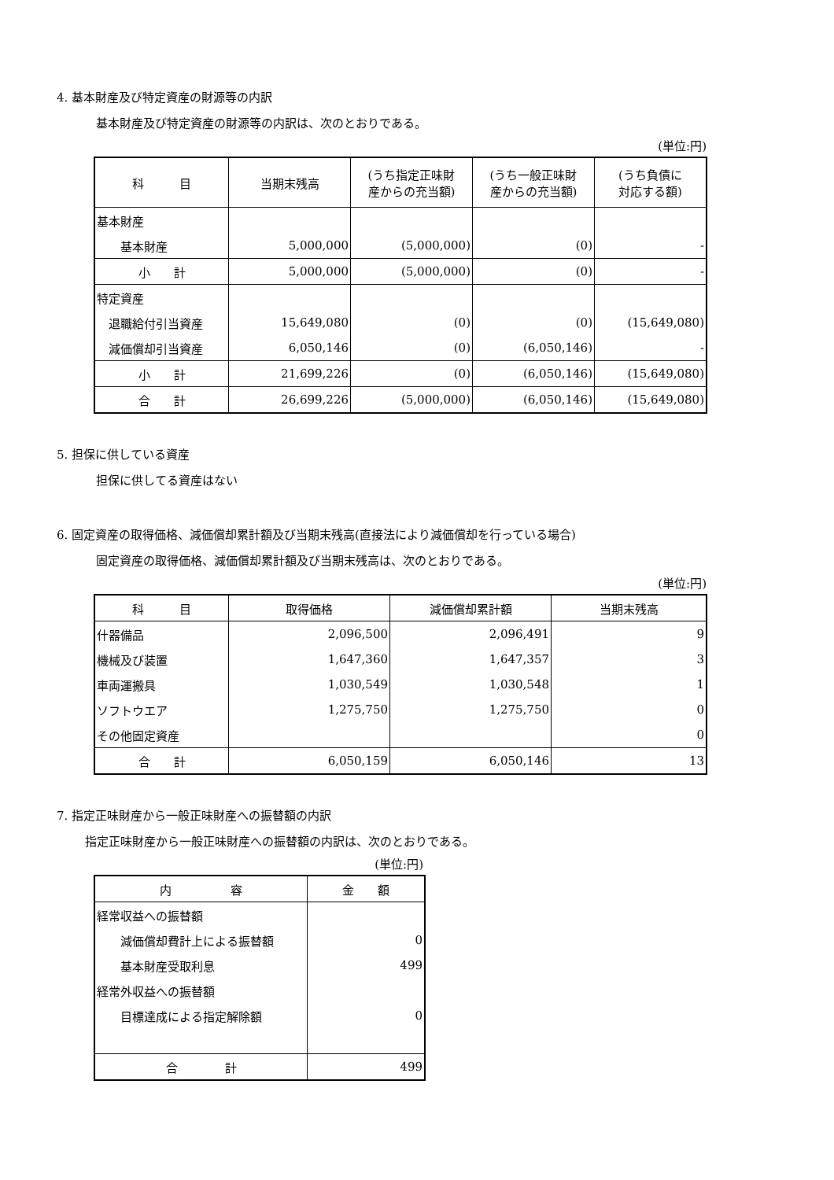4. 基本財産及び特定資産の財源等の内訳
基本財産及び特定資産の財源等の内訳は、次のとおりである。
(単位:円)
| 科 目 | 当期末残高 | (うち指定正味財 産からの充当額) | (うち一般正味財 産からの充当額) | (うち負債に 対応する額) |
| --- | --- | --- | --- | --- |
| 基本財産 | | | | |
| 基本財産 | 5,000,000 | (5,000,000) | (0) | - |
| 小 計 | 5,000,000 | (5,000,000) | (0) | - |
| 特定資産 | | | | |
| 退職給付引当資産 | 15,649,080 | (0) | (0) | (15,649,080) |
| 減価償却引当資産 | 6,050,146 | (0) | (6,050,146) | - |
| 小 計 | 21,699,226 | (0) | (6,050,146) | (15,649,080) |
| 合 計 | 26,699,226 | (5,000,000) | (6,050,146) | (15,649,080) |
5. 担保に供している資産
担保に供してる資産はない
6. 固定資産の取得価格、減価償却累計額及び当期末残高(直接法により減価償却を行っている場合)
固定資産の取得価格、減価償却累計額及び当期末残高は、次のとおりである。
(単位:円)
| 科 目 | 取得価格 | 減価償却累計額 | 当期末残高 |
| --- | --- | --- | --- |
| 什器備品 | 2,096,500 | 2,096,491 | 9 |
| 機械及び装置 | 1,647,360 | 1,647,357 | 3 |
| 車両運搬具 | 1,030,549 | 1,030,548 | 1 |
| ソフトウエア | 1,275,750 | 1,275,750 | 0 |
| その他固定資産 | | | 0 |
| 合 計 | 6,050,159 | 6,050,146 | 13 |
7. 指定正味財産から一般正味財産への振替額の内訳
指定正味財産から一般正味財産への振替額の内訳は、次のとおりである。
(単位:円)
| 内 容 | 金 額 |
| --- | --- |
| 経常収益への振替額 | |
| 減価償却費計上による振替額 | 0 |
| 基本財産受取利息 | 499 |
| 経常外収益への振替額 | |
| 目標達成による指定解除額 | 0 |
| 合 計 | 499 |